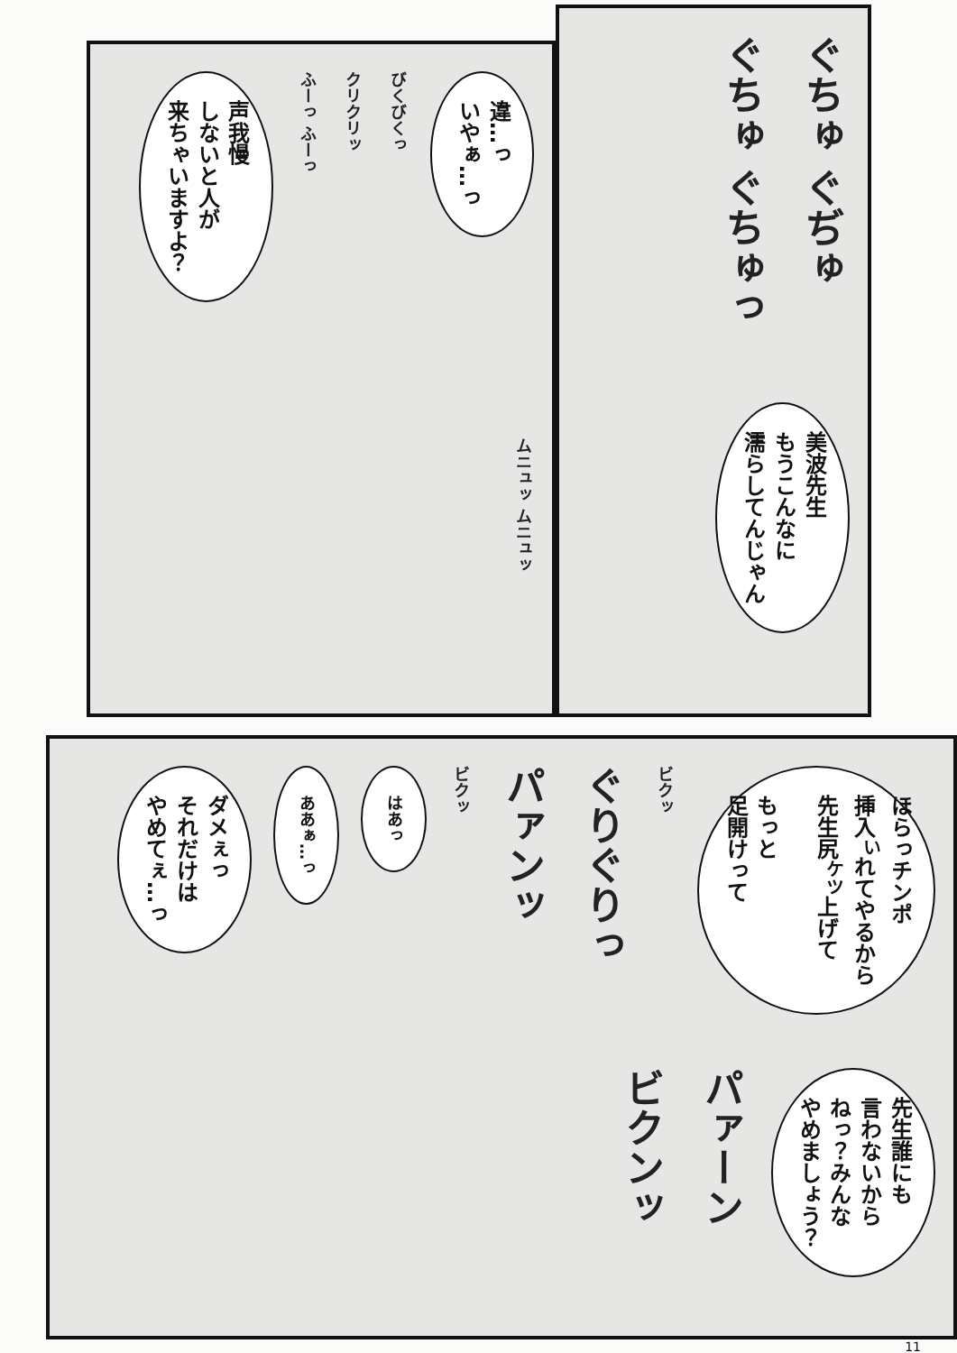ぐちゅ ぐぢゅ
ぐちゅ ぐちゅっ
美波先生
もうこんなに
濡らしてんじゃん
違…っ
いやぁ…っ
びくびくっ
クリクリッ
ふーっ ふーっ
声我慢
しないと人が
来ちゃいますよ？
ムニュッ ムニュッ
ほらっチンポ
挿入<sup>い</sup>れてやるから
先生尻<sup>ケツ</sup>上げて
もっと
足開けって
ビクッ
ぐりぐりっ
パァンッ
ビクッ
はあっ
ああぁ…っ
ダメぇっ
それだけは
やめてぇ…っ
先生誰にも
言わないから
ねっ？みんな
やめましょう？
パァーン
ビクンッ
11